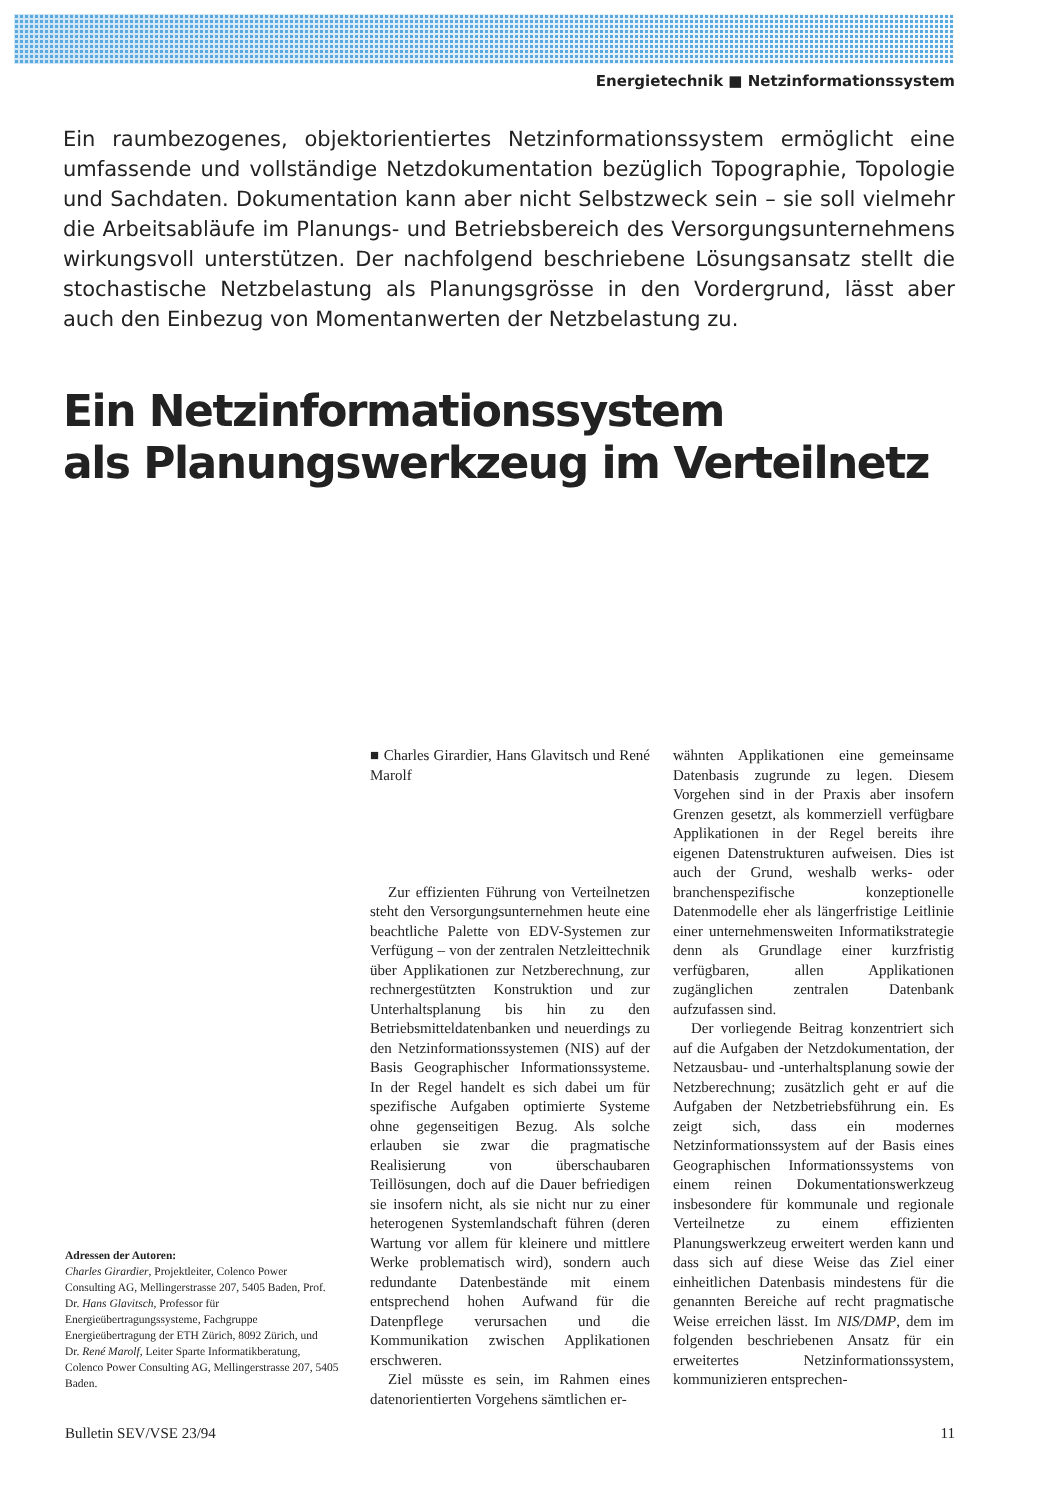Energietechnik ■ Netzinformationssystem
Ein raumbezogenes, objektorientiertes Netzinformationssystem ermöglicht eine umfassende und vollständige Netzdokumentation bezüglich Topographie, Topologie und Sachdaten. Dokumentation kann aber nicht Selbstzweck sein – sie soll vielmehr die Arbeitsabläufe im Planungs- und Betriebsbereich des Versorgungsunternehmens wirkungsvoll unterstützen. Der nachfolgend beschriebene Lösungsansatz stellt die stochastische Netzbelastung als Planungsgrösse in den Vordergrund, lässt aber auch den Einbezug von Momentanwerten der Netzbelastung zu.
Ein Netzinformationssystem
als Planungswerkzeug im Verteilnetz
■ Charles Girardier, Hans Glavitsch und René Marolf
Zur effizienten Führung von Verteilnetzen steht den Versorgungsunternehmen heute eine beachtliche Palette von EDV-Systemen zur Verfügung – von der zentralen Netzleittechnik über Applikationen zur Netzberechnung, zur rechnergestützten Konstruktion und zur Unterhaltsplanung bis hin zu den Betriebsmitteldatenbanken und neuerdings zu den Netzinformationssystemen (NIS) auf der Basis Geographischer Informationssysteme. In der Regel handelt es sich dabei um für spezifische Aufgaben optimierte Systeme ohne gegenseitigen Bezug. Als solche erlauben sie zwar die pragmatische Realisierung von überschaubaren Teillösungen, doch auf die Dauer befriedigen sie insofern nicht, als sie nicht nur zu einer heterogenen Systemlandschaft führen (deren Wartung vor allem für kleinere und mittlere Werke problematisch wird), sondern auch redundante Datenbestände mit einem entsprechend hohen Aufwand für die Datenpflege verursachen und die Kommunikation zwischen Applikationen erschweren.
Ziel müsste es sein, im Rahmen eines datenorientierten Vorgehens sämtlichen er-
wähnten Applikationen eine gemeinsame Datenbasis zugrunde zu legen. Diesem Vorgehen sind in der Praxis aber insofern Grenzen gesetzt, als kommerziell verfügbare Applikationen in der Regel bereits ihre eigenen Datenstrukturen aufweisen. Dies ist auch der Grund, weshalb werks- oder branchenspezifische konzeptionelle Datenmodelle eher als längerfristige Leitlinie einer unternehmensweiten Informatikstrategie denn als Grundlage einer kurzfristig verfügbaren, allen Applikationen zugänglichen zentralen Datenbank aufzufassen sind.
Der vorliegende Beitrag konzentriert sich auf die Aufgaben der Netzdokumentation, der Netzausbau- und -unterhaltsplanung sowie der Netzberechnung; zusätzlich geht er auf die Aufgaben der Netzbetriebsführung ein. Es zeigt sich, dass ein modernes Netzinformationssystem auf der Basis eines Geographischen Informationssystems von einem reinen Dokumentationswerkzeug insbesondere für kommunale und regionale Verteilnetze zu einem effizienten Planungswerkzeug erweitert werden kann und dass sich auf diese Weise das Ziel einer einheitlichen Datenbasis mindestens für die genannten Bereiche auf recht pragmatische Weise erreichen lässt. Im NIS/DMP, dem im folgenden beschriebenen Ansatz für ein erweitertes Netzinformationssystem, kommunizieren entsprechen-
Adressen der Autoren:
Charles Girardier, Projektleiter, Colenco Power Consulting AG, Mellingerstrasse 207, 5405 Baden, Prof. Dr. Hans Glavitsch, Professor für Energieübertragungssysteme, Fachgruppe Energieübertragung der ETH Zürich, 8092 Zürich, und
Dr. René Marolf, Leiter Sparte Informatikberatung, Colenco Power Consulting AG, Mellingerstrasse 207, 5405 Baden.
Bulletin SEV/VSE 23/94 11